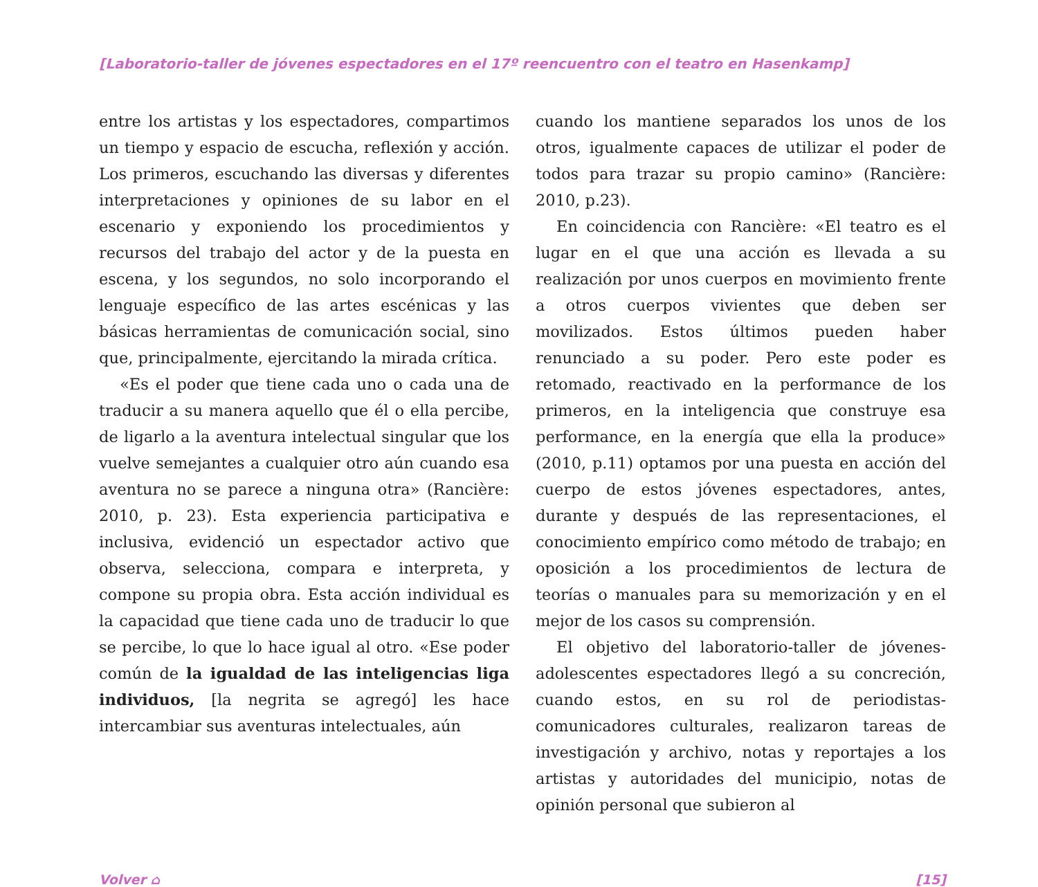[Laboratorio-taller de jóvenes espectadores en el 17º reencuentro con el teatro en Hasenkamp]
entre los artistas y los espectadores, compartimos un tiempo y espacio de escucha, reflexión y acción. Los primeros, escuchando las diversas y diferentes interpretaciones y opiniones de su labor en el escenario y exponiendo los procedimientos y recursos del trabajo del actor y de la puesta en escena, y los segundos, no solo incorporando el lenguaje específico de las artes escénicas y las básicas herramientas de comunicación social, sino que, principalmente, ejercitando la mirada crítica.
«Es el poder que tiene cada uno o cada una de traducir a su manera aquello que él o ella percibe, de ligarlo a la aventura intelectual singular que los vuelve semejantes a cualquier otro aún cuando esa aventura no se parece a ninguna otra» (Rancière: 2010, p. 23). Esta experiencia participativa e inclusiva, evidenció un espectador activo que observa, selecciona, compara e interpreta, y compone su propia obra. Esta acción individual es la capacidad que tiene cada uno de traducir lo que se percibe, lo que lo hace igual al otro. «Ese poder común de la igualdad de las inteligencias liga individuos, [la negrita se agregó] les hace intercambiar sus aventuras intelectuales, aún
cuando los mantiene separados los unos de los otros, igualmente capaces de utilizar el poder de todos para trazar su propio camino» (Rancière: 2010, p.23).
En coincidencia con Rancière: «El teatro es el lugar en el que una acción es llevada a su realización por unos cuerpos en movimiento frente a otros cuerpos vivientes que deben ser movilizados. Estos últimos pueden haber renunciado a su poder. Pero este poder es retomado, reactivado en la performance de los primeros, en la inteligencia que construye esa performance, en la energía que ella la produce» (2010, p.11) optamos por una puesta en acción del cuerpo de estos jóvenes espectadores, antes, durante y después de las representaciones, el conocimiento empírico como método de trabajo; en oposición a los procedimientos de lectura de teorías o manuales para su memorización y en el mejor de los casos su comprensión.
El objetivo del laboratorio-taller de jóvenes-adolescentes espectadores llegó a su concreción, cuando estos, en su rol de periodistas-comunicadores culturales, realizaron tareas de investigación y archivo, notas y reportajes a los artistas y autoridades del municipio, notas de opinión personal que subieron al
Volver ⌂ [15]